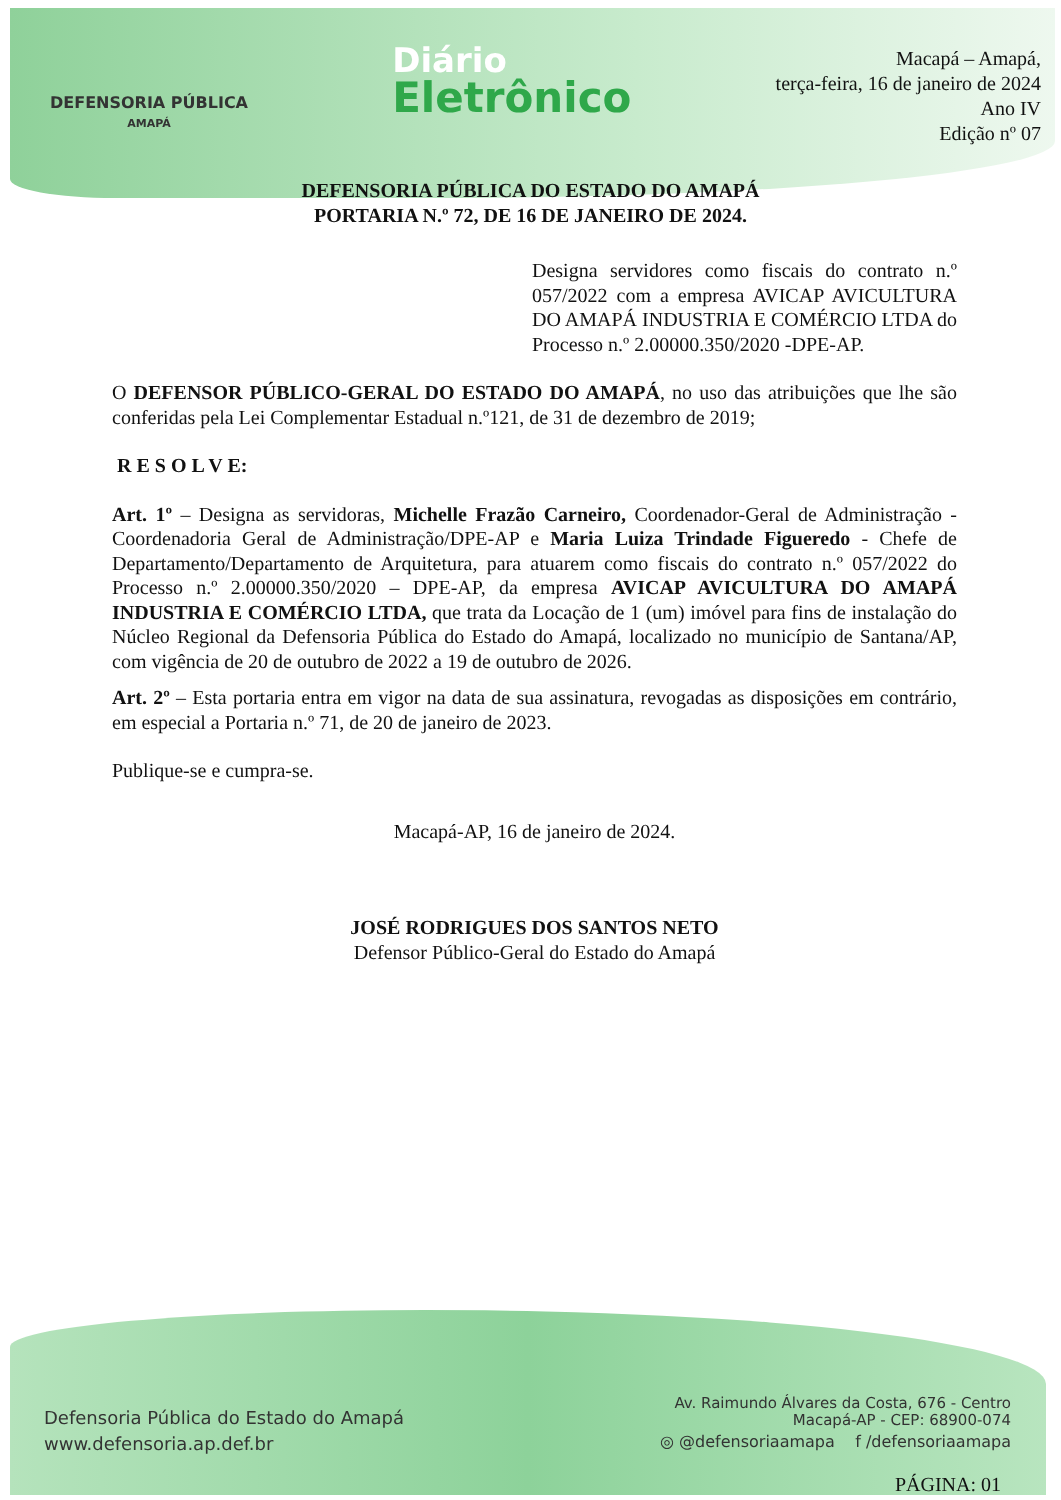DEFENSORIA PÚBLICA
AMAPÁ
Diário
Eletrônico
Macapá – Amapá,
terça-feira, 16 de janeiro de 2024
Ano IV
Edição nº 07
DEFENSORIA PÚBLICA DO ESTADO DO AMAPÁ
PORTARIA N.º 72, DE 16 DE JANEIRO DE 2024.
Designa servidores como fiscais do contrato n.º 057/2022 com a empresa AVICAP AVICULTURA DO AMAPÁ INDUSTRIA E COMÉRCIO LTDA do Processo n.º 2.00000.350/2020 -DPE-AP.
O DEFENSOR PÚBLICO-GERAL DO ESTADO DO AMAPÁ, no uso das atribuições que lhe são conferidas pela Lei Complementar Estadual n.º121, de 31 de dezembro de 2019;
R E S O L V E:
Art. 1º – Designa as servidoras, Michelle Frazão Carneiro, Coordenador-Geral de Administração - Coordenadoria Geral de Administração/DPE-AP e Maria Luiza Trindade Figueredo - Chefe de Departamento/Departamento de Arquitetura, para atuarem como fiscais do contrato n.º 057/2022 do Processo n.º 2.00000.350/2020 – DPE-AP, da empresa AVICAP AVICULTURA DO AMAPÁ INDUSTRIA E COMÉRCIO LTDA, que trata da Locação de 1 (um) imóvel para fins de instalação do Núcleo Regional da Defensoria Pública do Estado do Amapá, localizado no município de Santana/AP, com vigência de 20 de outubro de 2022 a 19 de outubro de 2026.
Art. 2º – Esta portaria entra em vigor na data de sua assinatura, revogadas as disposições em contrário, em especial a Portaria n.º 71, de 20 de janeiro de 2023.
Publique-se e cumpra-se.
Macapá-AP, 16 de janeiro de 2024.
JOSÉ RODRIGUES DOS SANTOS NETO
Defensor Público-Geral do Estado do Amapá
Defensoria Pública do Estado do Amapá
www.defensoria.ap.def.br
Av. Raimundo Álvares da Costa, 676 - Centro
Macapá-AP - CEP: 68900-074
◎ @defensoriaamapa f /defensoriaamapa
PÁGINA: 01